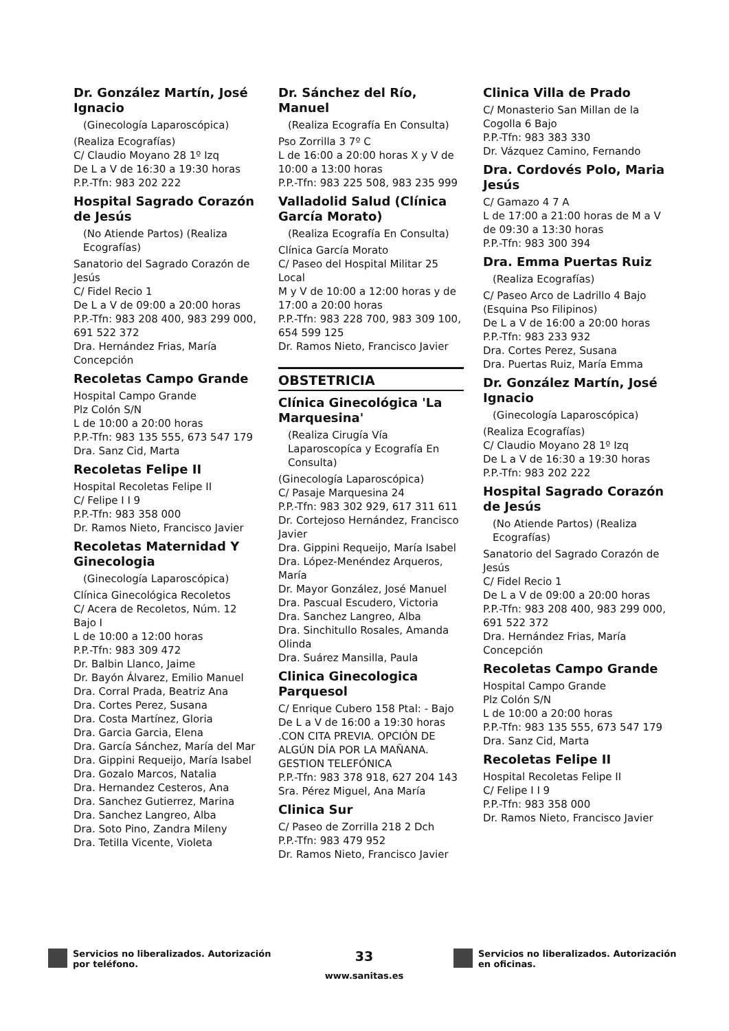Dr. González Martín, José Ignacio
(Ginecología Laparoscópica)
(Realiza Ecografías)
C/ Claudio Moyano 28 1º Izq
De L a V de 16:30 a 19:30 horas
P.P.-Tfn: 983 202 222
Hospital Sagrado Corazón de Jesús
(No Atiende Partos) (Realiza Ecografías)
Sanatorio del Sagrado Corazón de Jesús
C/ Fidel Recio 1
De L a V de 09:00 a 20:00 horas
P.P.-Tfn: 983 208 400, 983 299 000, 691 522 372
Dra. Hernández Frias, María Concepción
Recoletas Campo Grande
Hospital Campo Grande
Plz Colón S/N
L de 10:00 a 20:00 horas
P.P.-Tfn: 983 135 555, 673 547 179
Dra. Sanz Cid, Marta
Recoletas Felipe II
Hospital Recoletas Felipe II
C/ Felipe I I 9
P.P.-Tfn: 983 358 000
Dr. Ramos Nieto, Francisco Javier
Recoletas Maternidad Y Ginecologia
(Ginecología Laparoscópica)
Clínica Ginecológica Recoletos
C/ Acera de Recoletos, Núm. 12 Bajo I
L de 10:00 a 12:00 horas
P.P.-Tfn: 983 309 472
Dr. Balbin Llanco, Jaime
Dr. Bayón Álvarez, Emilio Manuel
Dra. Corral Prada, Beatriz Ana
Dra. Cortes Perez, Susana
Dra. Costa Martínez, Gloria
Dra. Garcia Garcia, Elena
Dra. García Sánchez, María del Mar
Dra. Gippini Requeijo, María Isabel
Dra. Gozalo Marcos, Natalia
Dra. Hernandez Cesteros, Ana
Dra. Sanchez Gutierrez, Marina
Dra. Sanchez Langreo, Alba
Dra. Soto Pino, Zandra Mileny
Dra. Tetilla Vicente, Violeta
Dr. Sánchez del Río, Manuel
(Realiza Ecografía En Consulta)
Pso Zorrilla 3 7º C
L de 16:00 a 20:00 horas X y V de 10:00 a 13:00 horas
P.P.-Tfn: 983 225 508, 983 235 999
Valladolid Salud (Clínica García Morato)
(Realiza Ecografía En Consulta)
Clínica García Morato
C/ Paseo del Hospital Militar 25 Local
M y V de 10:00 a 12:00 horas y de 17:00 a 20:00 horas
P.P.-Tfn: 983 228 700, 983 309 100, 654 599 125
Dr. Ramos Nieto, Francisco Javier
OBSTETRICIA
Clínica Ginecológica 'La Marquesina'
(Realiza Cirugía Vía Laparoscopíca y Ecografía En Consulta)
(Ginecología Laparoscópica)
C/ Pasaje Marquesina 24
P.P.-Tfn: 983 302 929, 617 311 611
Dr. Cortejoso Hernández, Francisco Javier
Dra. Gippini Requeijo, María Isabel
Dra. López-Menéndez Arqueros, María
Dr. Mayor González, José Manuel
Dra. Pascual Escudero, Victoria
Dra. Sanchez Langreo, Alba
Dra. Sinchitullo Rosales, Amanda Olinda
Dra. Suárez Mansilla, Paula
Clinica Ginecologica Parquesol
C/ Enrique Cubero 158 Ptal: - Bajo
De L a V de 16:00 a 19:30 horas .CON CITA PREVIA. OPCIÓN DE ALGÚN DÍA POR LA MAÑANA. GESTION TELEFÓNICA
P.P.-Tfn: 983 378 918, 627 204 143
Sra. Pérez Miguel, Ana María
Clinica Sur
C/ Paseo de Zorrilla 218 2 Dch
P.P.-Tfn: 983 479 952
Dr. Ramos Nieto, Francisco Javier
Clinica Villa de Prado
C/ Monasterio San Millan de la Cogolla 6 Bajo
P.P.-Tfn: 983 383 330
Dr. Vázquez Camino, Fernando
Dra. Cordovés Polo, Maria Jesús
C/ Gamazo 4 7 A
L de 17:00 a 21:00 horas de M a V de 09:30 a 13:30 horas
P.P.-Tfn: 983 300 394
Dra. Emma Puertas Ruiz
(Realiza Ecografías)
C/ Paseo Arco de Ladrillo 4 Bajo (Esquina Pso Filipinos)
De L a V de 16:00 a 20:00 horas
P.P.-Tfn: 983 233 932
Dra. Cortes Perez, Susana
Dra. Puertas Ruiz, María Emma
Dr. González Martín, José Ignacio
(Ginecología Laparoscópica)
(Realiza Ecografías)
C/ Claudio Moyano 28 1º Izq
De L a V de 16:30 a 19:30 horas
P.P.-Tfn: 983 202 222
Hospital Sagrado Corazón de Jesús
(No Atiende Partos) (Realiza Ecografías)
Sanatorio del Sagrado Corazón de Jesús
C/ Fidel Recio 1
De L a V de 09:00 a 20:00 horas
P.P.-Tfn: 983 208 400, 983 299 000, 691 522 372
Dra. Hernández Frias, María Concepción
Recoletas Campo Grande
Hospital Campo Grande
Plz Colón S/N
L de 10:00 a 20:00 horas
P.P.-Tfn: 983 135 555, 673 547 179
Dra. Sanz Cid, Marta
Recoletas Felipe II
Hospital Recoletas Felipe II
C/ Felipe I I 9
P.P.-Tfn: 983 358 000
Dr. Ramos Nieto, Francisco Javier
Servicios no liberalizados. Autorización por teléfono.
33
www.sanitas.es
Servicios no liberalizados. Autorización en oficinas.